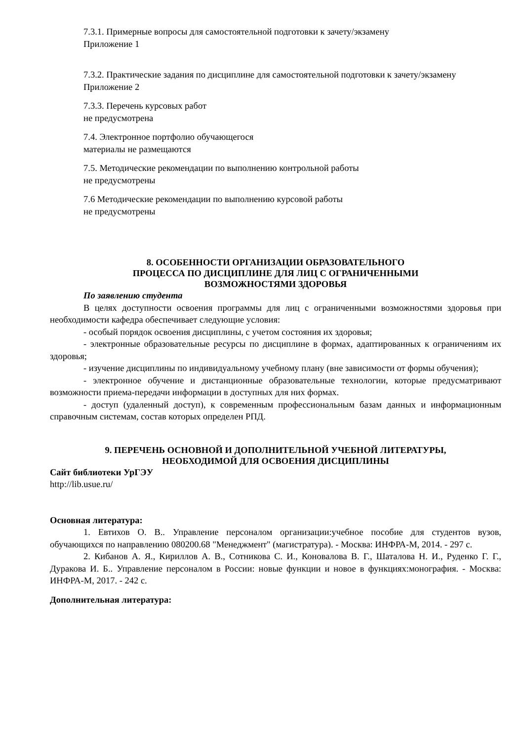7.3.1. Примерные вопросы для самостоятельной подготовки к зачету/экзамену
Приложение 1
7.3.2. Практические задания по дисциплине для самостоятельной подготовки к зачету/экзамену
Приложение 2
7.3.3. Перечень курсовых работ
не предусмотрена
7.4. Электронное портфолио обучающегося
материалы не размещаются
7.5. Методические рекомендации по выполнению контрольной работы
не предусмотрены
7.6 Методические рекомендации по выполнению курсовой работы
не предусмотрены
8. ОСОБЕННОСТИ ОРГАНИЗАЦИИ ОБРАЗОВАТЕЛЬНОГО
ПРОЦЕССА ПО ДИСЦИПЛИНЕ ДЛЯ ЛИЦ С ОГРАНИЧЕННЫМИ
ВОЗМОЖНОСТЯМИ ЗДОРОВЬЯ
По заявлению студента
В целях доступности освоения программы для лиц с ограниченными возможностями здоровья при необходимости кафедра обеспечивает следующие условия:
- особый порядок освоения дисциплины, с учетом состояния их здоровья;
- электронные образовательные ресурсы по дисциплине в формах, адаптированных к ограничениям их здоровья;
- изучение дисциплины по индивидуальному учебному плану (вне зависимости от формы обучения);
- электронное обучение и дистанционные образовательные технологии, которые предусматривают возможности приема-передачи информации в доступных для них формах.
- доступ (удаленный доступ), к современным профессиональным базам данных и информационным справочным системам, состав которых определен РПД.
9. ПЕРЕЧЕНЬ ОСНОВНОЙ И ДОПОЛНИТЕЛЬНОЙ УЧЕБНОЙ ЛИТЕРАТУРЫ,
НЕОБХОДИМОЙ ДЛЯ ОСВОЕНИЯ ДИСЦИПЛИНЫ
Сайт библиотеки УрГЭУ
http://lib.usue.ru/
Основная литература:
1. Евтихов О. В.. Управление персоналом организации:учебное пособие для студентов вузов, обучающихся по направлению 080200.68 "Менеджмент" (магистратура). - Москва: ИНФРА-М, 2014. - 297 с.
2. Кибанов А. Я., Кириллов А. В., Сотникова С. И., Коновалова В. Г., Шаталова Н. И., Руденко Г. Г., Дуракова И. Б.. Управление персоналом в России: новые функции и новое в функциях:монография. - Москва: ИНФРА-М, 2017. - 242 с.
Дополнительная литература: